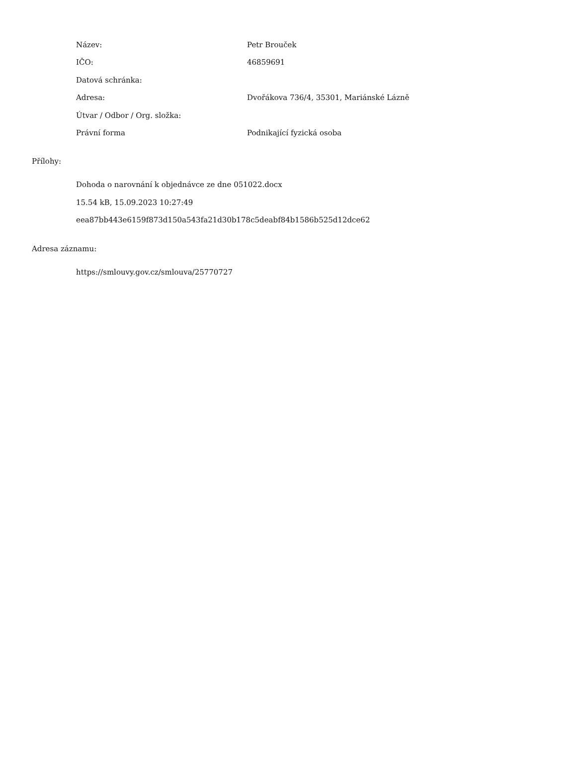| Název: | Petr Brouček |
| IČO: | 46859691 |
| Datová schránka: | |
| Adresa: | Dvořákova 736/4, 35301, Mariánské Lázně |
| Útvar / Odbor / Org. složka: | |
| Právní forma | Podnikající fyzická osoba |
Přílohy:
Dohoda o narovnání k objednávce ze dne 051022.docx
15.54 kB, 15.09.2023 10:27:49
eea87bb443e6159f873d150a543fa21d30b178c5deabf84b1586b525d12dce62
Adresa záznamu:
https://smlouvy.gov.cz/smlouva/25770727